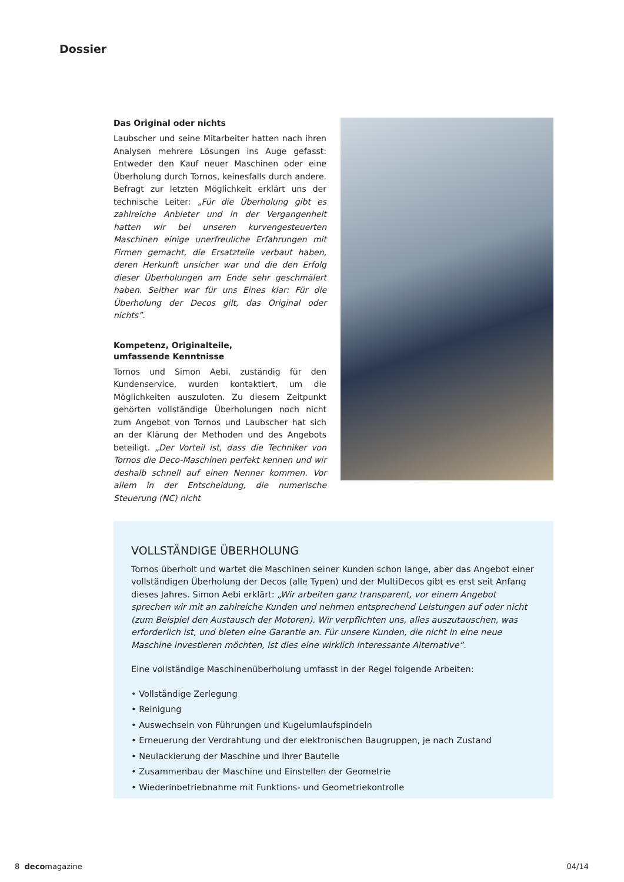Dossier
Das Original oder nichts
Laubscher und seine Mitarbeiter hatten nach ihren Analysen mehrere Lösungen ins Auge gefasst: Entweder den Kauf neuer Maschinen oder eine Überholung durch Tornos, keinesfalls durch andere. Befragt zur letzten Möglichkeit erklärt uns der technische Leiter: „Für die Überholung gibt es zahlreiche Anbieter und in der Vergangenheit hatten wir bei unseren kurvengesteuerten Maschinen einige unerfreuliche Erfahrungen mit Firmen gemacht, die Ersatzteile verbaut haben, deren Herkunft unsicher war und die den Erfolg dieser Überholungen am Ende sehr geschmälert haben. Seither war für uns Eines klar: Für die Überholung der Decos gilt, das Original oder nichts”.
Kompetenz, Originalteile,
umfassende Kenntnisse
Tornos und Simon Aebi, zuständig für den Kundenservice, wurden kontaktiert, um die Möglichkeiten auszuloten. Zu diesem Zeitpunkt gehörten vollständige Überholungen noch nicht zum Angebot von Tornos und Laubscher hat sich an der Klärung der Methoden und des Angebots beteiligt. „Der Vorteil ist, dass die Techniker von Tornos die Deco-Maschinen perfekt kennen und wir deshalb schnell auf einen Nenner kommen. Vor allem in der Entscheidung, die numerische Steuerung (NC) nicht
VOLLSTÄNDIGE ÜBERHOLUNG
Tornos überholt und wartet die Maschinen seiner Kunden schon lange, aber das Angebot einer vollständigen Überholung der Decos (alle Typen) und der MultiDecos gibt es erst seit Anfang dieses Jahres. Simon Aebi erklärt: „Wir arbeiten ganz transparent, vor einem Angebot sprechen wir mit an zahlreiche Kunden und nehmen entsprechend Leistungen auf oder nicht (zum Beispiel den Austausch der Motoren). Wir verpflichten uns, alles auszutauschen, was erforderlich ist, und bieten eine Garantie an. Für unsere Kunden, die nicht in eine neue Maschine investieren möchten, ist dies eine wirklich interessante Alternative”.
Eine vollständige Maschinenüberholung umfasst in der Regel folgende Arbeiten:
• Vollständige Zerlegung
• Reinigung
• Auswechseln von Führungen und Kugelumlaufspindeln
• Erneuerung der Verdrahtung und der elektronischen Baugruppen, je nach Zustand
• Neulackierung der Maschine und ihrer Bauteile
• Zusammenbau der Maschine und Einstellen der Geometrie
• Wiederinbetriebnahme mit Funktions- und Geometriekontrolle
8 decomagazine 04/14